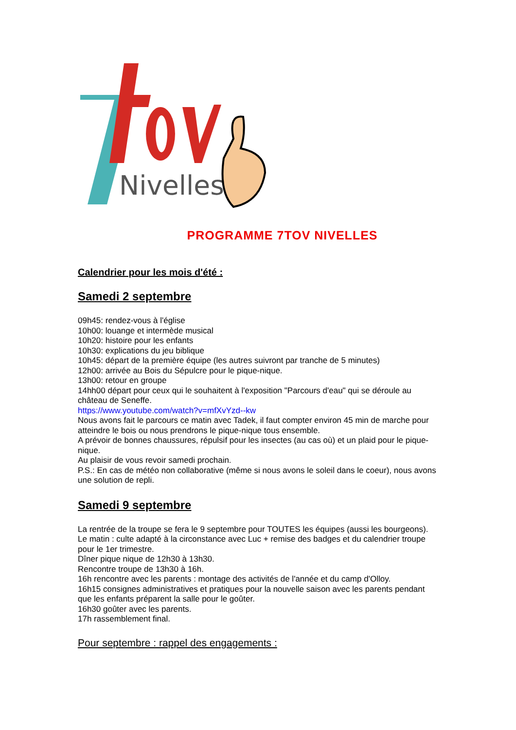Nivelles
PROGRAMME 7TOV NIVELLES
Calendrier pour les mois d'été :
Samedi 2 septembre
09h45: rendez-vous à l'église
10h00: louange et intermède musical
10h20: histoire pour les enfants
10h30: explications du jeu biblique
10h45: départ de la première équipe (les autres suivront par tranche de 5 minutes)
12h00: arrivée au Bois du Sépulcre pour le pique-nique.
13h00: retour en groupe
14hh00 départ pour ceux qui le souhaitent à l'exposition "Parcours d'eau" qui se déroule au château de Seneffe.
https://www.youtube.com/watch?v=mfXvYzd--kw
Nous avons fait le parcours ce matin avec Tadek, il faut compter environ 45 min de marche pour atteindre le bois ou nous prendrons le pique-nique tous ensemble.
A prévoir de bonnes chaussures, répulsif pour les insectes (au cas où) et un plaid pour le pique-nique.
Au plaisir de vous revoir samedi prochain.
P.S.: En cas de météo non collaborative (même si nous avons le soleil dans le coeur), nous avons une solution de repli.
Samedi 9 septembre
La rentrée de la troupe se fera le 9 septembre pour TOUTES les équipes (aussi les bourgeons).
Le matin : culte adapté à la circonstance avec Luc + remise des badges et du calendrier troupe pour le 1er trimestre.
Dîner pique nique de 12h30 à 13h30.
Rencontre troupe de 13h30 à 16h.
16h rencontre avec les parents : montage des activités de l'année et du camp d'Olloy.
16h15 consignes administratives et pratiques pour la nouvelle saison avec les parents pendant que les enfants préparent la salle pour le goûter.
16h30 goûter avec les parents.
17h rassemblement final.
Pour septembre : rappel des engagements :